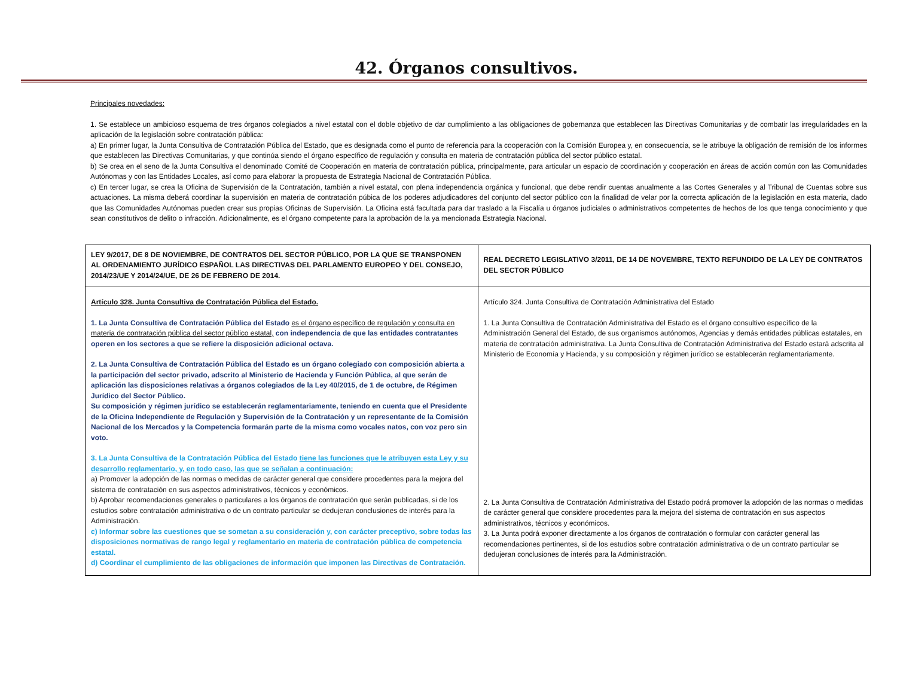42. Órganos consultivos.
Principales novedades:
1. Se establece un ambicioso esquema de tres órganos colegiados a nivel estatal con el doble objetivo de dar cumplimiento a las obligaciones de gobernanza que establecen las Directivas Comunitarias y de combatir las irregularidades en la aplicación de la legislación sobre contratación pública:
a) En primer lugar, la Junta Consultiva de Contratación Pública del Estado, que es designada como el punto de referencia para la cooperación con la Comisión Europea y, en consecuencia, se le atribuye la obligación de remisión de los informes que establecen las Directivas Comunitarias, y que continúa siendo el órgano específico de regulación y consulta en materia de contratación pública del sector público estatal.
b) Se crea en el seno de la Junta Consultiva el denominado Comité de Cooperación en materia de contratación pública, principalmente, para articular un espacio de coordinación y cooperación en áreas de acción común con las Comunidades Autónomas y con las Entidades Locales, así como para elaborar la propuesta de Estrategia Nacional de Contratación Pública.
c) En tercer lugar, se crea la Oficina de Supervisión de la Contratación, también a nivel estatal, con plena independencia orgánica y funcional, que debe rendir cuentas anualmente a las Cortes Generales y al Tribunal de Cuentas sobre sus actuaciones. La misma deberá coordinar la supervisión en materia de contratación púbica de los poderes adjudicadores del conjunto del sector público con la finalidad de velar por la correcta aplicación de la legislación en esta materia, dado que las Comunidades Autónomas pueden crear sus propias Oficinas de Supervisión. La Oficina está facultada para dar traslado a la Fiscalía u órganos judiciales o administrativos competentes de hechos de los que tenga conocimiento y que sean constitutivos de delito o infracción. Adicionalmente, es el órgano competente para la aprobación de la ya mencionada Estrategia Nacional.
| LEY 9/2017, DE 8 DE NOVIEMBRE, DE CONTRATOS DEL SECTOR PÚBLICO, POR LA QUE SE TRANSPONEN AL ORDENAMIENTO JURÍDICO ESPAÑOL LAS DIRECTIVAS DEL PARLAMENTO EUROPEO Y DEL CONSEJO, 2014/23/UE Y 2014/24/UE, DE 26 DE FEBRERO DE 2014. | REAL DECRETO LEGISLATIVO 3/2011, DE 14 DE NOVEMBRE, TEXTO REFUNDIDO DE LA LEY DE CONTRATOS DEL SECTOR PÚBLICO |
| --- | --- |
| Artículo 328. Junta Consultiva de Contratación Pública del Estado. 1. La Junta Consultiva de Contratación Pública del Estado es el órgano específico de regulación y consulta en materia de contratación pública del sector público estatal, con independencia de que las entidades contratantes operen en los sectores a que se refiere la disposición adicional octava. 2. La Junta Consultiva de Contratación Pública del Estado es un órgano colegiado con composición abierta a la participación del sector privado, adscrito al Ministerio de Hacienda y Función Pública, al que serán de aplicación las disposiciones relativas a órganos colegiados de la Ley 40/2015, de 1 de octubre, de Régimen Jurídico del Sector Público. Su composición y régimen jurídico se establecerán reglamentariamente, teniendo en cuenta que el Presidente de la Oficina Independiente de Regulación y Supervisión de la Contratación y un representante de la Comisión Nacional de los Mercados y la Competencia formarán parte de la misma como vocales natos, con voz pero sin voto. 3. La Junta Consultiva de la Contratación Pública del Estado tiene las funciones que le atribuyen esta Ley y su desarrollo reglamentario, y, en todo caso, las que se señalan a continuación: a) Promover la adopción de las normas o medidas de carácter general que considere procedentes para la mejora del sistema de contratación en sus aspectos administrativos, técnicos y económicos. b) Aprobar recomendaciones generales o particulares a los órganos de contratación que serán publicadas, si de los estudios sobre contratación administrativa o de un contrato particular se dedujeran conclusiones de interés para la Administración. c) Informar sobre las cuestiones que se sometan a su consideración y, con carácter preceptivo, sobre todas las disposiciones normativas de rango legal y reglamentario en materia de contratación pública de competencia estatal. d) Coordinar el cumplimiento de las obligaciones de información que imponen las Directivas de Contratación. | Artículo 324. Junta Consultiva de Contratación Administrativa del Estado 1. La Junta Consultiva de Contratación Administrativa del Estado es el órgano consultivo específico de la Administración General del Estado, de sus organismos autónomos, Agencias y demás entidades públicas estatales, en materia de contratación administrativa. La Junta Consultiva de Contratación Administrativa del Estado estará adscrita al Ministerio de Economía y Hacienda, y su composición y régimen jurídico se establecerán reglamentariamente. 2. La Junta Consultiva de Contratación Administrativa del Estado podrá promover la adopción de las normas o medidas de carácter general que considere procedentes para la mejora del sistema de contratación en sus aspectos administrativos, técnicos y económicos. 3. La Junta podrá exponer directamente a los órganos de contratación o formular con carácter general las recomendaciones pertinentes, si de los estudios sobre contratación administrativa o de un contrato particular se dedujeran conclusiones de interés para la Administración. |